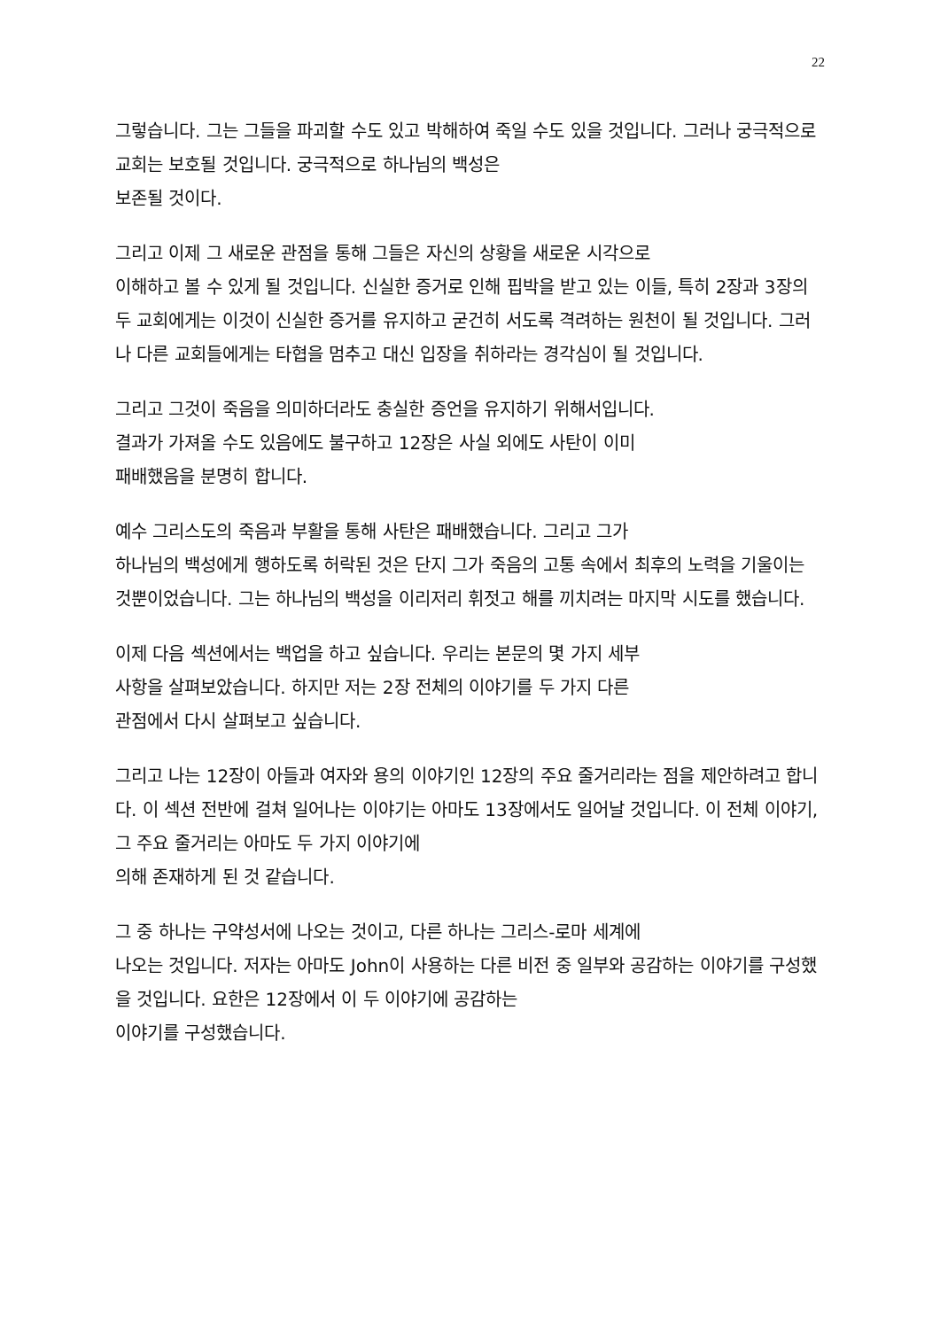22
그렇습니다. 그는 그들을 파괴할 수도 있고 박해하여 죽일 수도 있을 것입니다. 그러나 궁극적으로 교회는 보호될 것입니다. 궁극적으로 하나님의 백성은
보존될 것이다.
그리고 이제 그 새로운 관점을 통해 그들은 자신의 상황을 새로운 시각으로
이해하고 볼 수 있게 될 것입니다. 신실한 증거로 인해 핍박을 받고 있는 이들, 특히 2장과 3장의 두 교회에게는 이것이 신실한 증거를 유지하고 굳건히 서도록 격려하는 원천이 될 것입니다. 그러나 다른 교회들에게는 타협을 멈추고 대신 입장을 취하라는 경각심이 될 것입니다.
그리고 그것이 죽음을 의미하더라도 충실한 증언을 유지하기 위해서입니다.
결과가 가져올 수도 있음에도 불구하고 12장은 사실 외에도 사탄이 이미
패배했음을 분명히 합니다.
예수 그리스도의 죽음과 부활을 통해 사탄은 패배했습니다. 그리고 그가
하나님의 백성에게 행하도록 허락된 것은 단지 그가 죽음의 고통 속에서 최후의 노력을 기울이는 것뿐이었습니다. 그는 하나님의 백성을 이리저리 휘젓고 해를 끼치려는 마지막 시도를 했습니다.
이제 다음 섹션에서는 백업을 하고 싶습니다. 우리는 본문의 몇 가지 세부
사항을 살펴보았습니다. 하지만 저는 2장 전체의 이야기를 두 가지 다른
관점에서 다시 살펴보고 싶습니다.
그리고 나는 12장이 아들과 여자와 용의 이야기인 12장의 주요 줄거리라는 점을 제안하려고 합니다. 이 섹션 전반에 걸쳐 일어나는 이야기는 아마도 13장에서도 일어날 것입니다. 이 전체 이야기, 그 주요 줄거리는 아마도 두 가지 이야기에
의해 존재하게 된 것 같습니다.
그 중 하나는 구약성서에 나오는 것이고, 다른 하나는 그리스-로마 세계에
나오는 것입니다. 저자는 아마도 John이 사용하는 다른 비전 중 일부와 공감하는 이야기를 구성했을 것입니다. 요한은 12장에서 이 두 이야기에 공감하는
이야기를 구성했습니다.